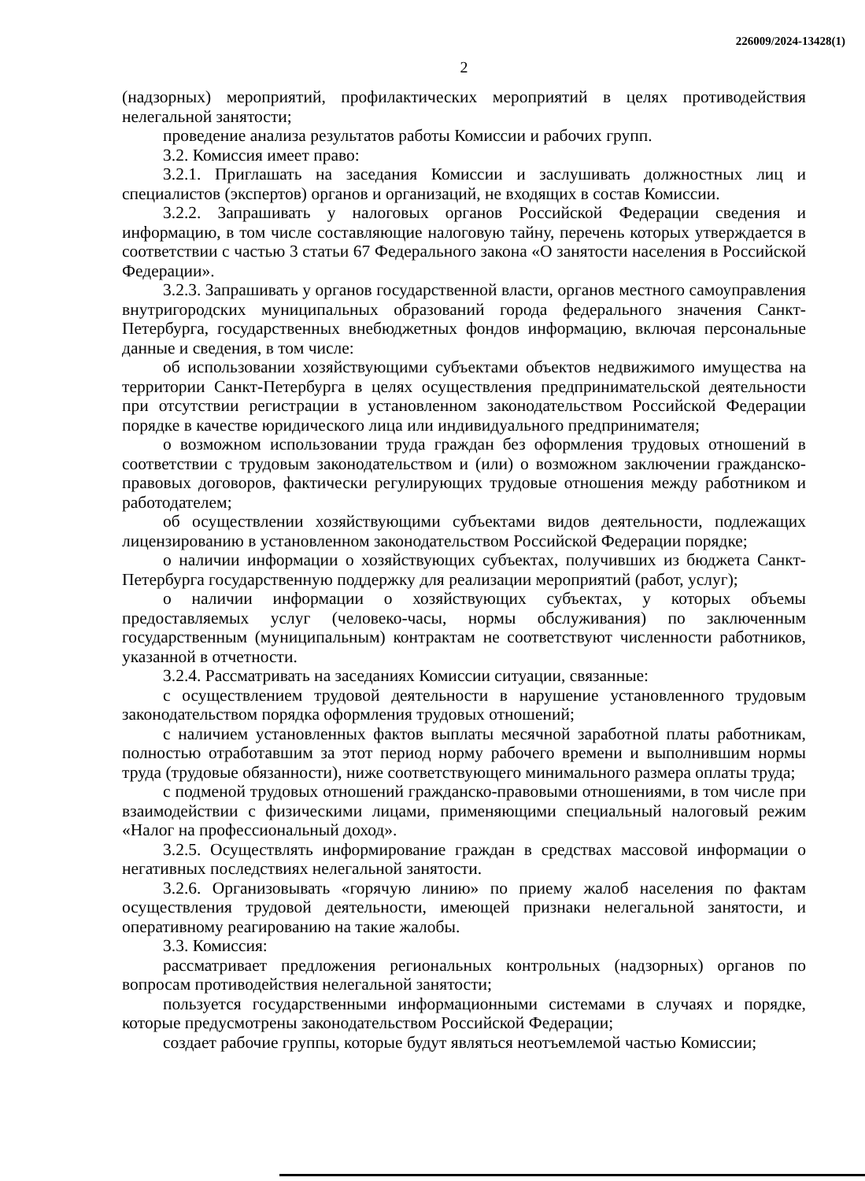226009/2024-13428(1)
2
(надзорных) мероприятий, профилактических мероприятий в целях противодействия нелегальной занятости;
проведение анализа результатов работы Комиссии и рабочих групп.
3.2. Комиссия имеет право:
3.2.1. Приглашать на заседания Комиссии и заслушивать должностных лиц и специалистов (экспертов) органов и организаций, не входящих в состав Комиссии.
3.2.2. Запрашивать у налоговых органов Российской Федерации сведения и информацию, в том числе составляющие налоговую тайну, перечень которых утверждается в соответствии с частью 3 статьи 67 Федерального закона «О занятости населения в Российской Федерации».
3.2.3. Запрашивать у органов государственной власти, органов местного самоуправления внутригородских муниципальных образований города федерального значения Санкт-Петербурга, государственных внебюджетных фондов информацию, включая персональные данные и сведения, в том числе:
об использовании хозяйствующими субъектами объектов недвижимого имущества на территории Санкт-Петербурга в целях осуществления предпринимательской деятельности при отсутствии регистрации в установленном законодательством Российской Федерации порядке в качестве юридического лица или индивидуального предпринимателя;
о возможном использовании труда граждан без оформления трудовых отношений в соответствии с трудовым законодательством и (или) о возможном заключении гражданско-правовых договоров, фактически регулирующих трудовые отношения между работником и работодателем;
об осуществлении хозяйствующими субъектами видов деятельности, подлежащих лицензированию в установленном законодательством Российской Федерации порядке;
о наличии информации о хозяйствующих субъектах, получивших из бюджета Санкт-Петербурга государственную поддержку для реализации мероприятий (работ, услуг);
о наличии информации о хозяйствующих субъектах, у которых объемы предоставляемых услуг (человеко-часы, нормы обслуживания) по заключенным государственным (муниципальным) контрактам не соответствуют численности работников, указанной в отчетности.
3.2.4. Рассматривать на заседаниях Комиссии ситуации, связанные:
с осуществлением трудовой деятельности в нарушение установленного трудовым законодательством порядка оформления трудовых отношений;
с наличием установленных фактов выплаты месячной заработной платы работникам, полностью отработавшим за этот период норму рабочего времени и выполнившим нормы труда (трудовые обязанности), ниже соответствующего минимального размера оплаты труда;
с подменой трудовых отношений гражданско-правовыми отношениями, в том числе при взаимодействии с физическими лицами, применяющими специальный налоговый режим «Налог на профессиональный доход».
3.2.5. Осуществлять информирование граждан в средствах массовой информации о негативных последствиях нелегальной занятости.
3.2.6. Организовывать «горячую линию» по приему жалоб населения по фактам осуществления трудовой деятельности, имеющей признаки нелегальной занятости, и оперативному реагированию на такие жалобы.
3.3. Комиссия:
рассматривает предложения региональных контрольных (надзорных) органов по вопросам противодействия нелегальной занятости;
пользуется государственными информационными системами в случаях и порядке, которые предусмотрены законодательством Российской Федерации;
создает рабочие группы, которые будут являться неотъемлемой частью Комиссии;